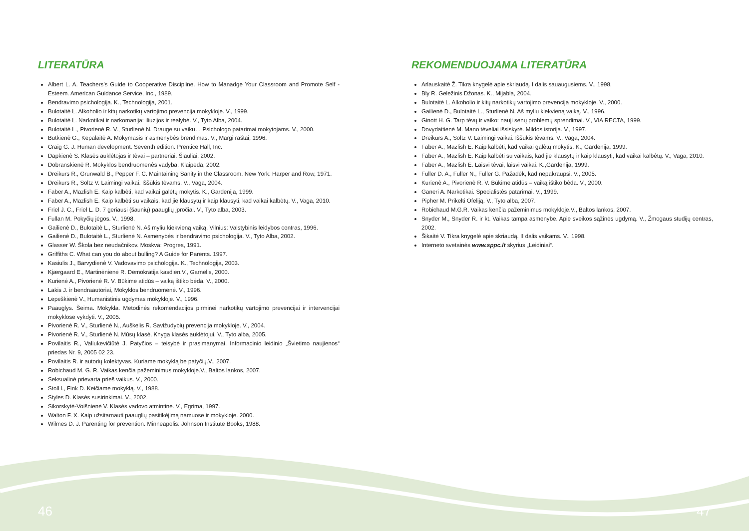LITERATŪRA
Albert L. A. Teachers’s Guide to Cooperative Discipline. How to Manadge Your Classroom and Promote Self - Esteem. American Guidance Service, Inc., 1989.
Bendravimo psichologija. K., Technologija, 2001.
Bulotaitė L. Alkoholio ir kitų narkotikų vartojimo prevencija mokykloje. V., 1999.
Bulotaitė L. Narkotikai ir narkomanija: iliuzijos ir realybė. V., Tyto Alba, 2004.
Bulotaitė L., Pivorienė R. V., Sturlienė N. Drauge su vaiku… Psichologo patarimai mokytojams. V., 2000.
Butkienė G., Kepalaitė A. Mokymasis ir asmenybės brendimas. V., Margi raštai, 1996.
Craig G. J. Human development. Seventh edition. Prentice Hall, Inc.
Dapkienė S. Klasės auklėtojas ir tėvai – partneriai. Šiauliai, 2002.
Dobranskienė R. Mokyklos bendruomenės vadyba. Klaipėda, 2002.
Dreikurs R., Grunwald B., Pepper F. C. Maintaining Sanity in the Classroom. New York: Harper and Row, 1971.
Dreikurs R., Soltz V. Laimingi vaikai. Iššūkis tėvams. V., Vaga, 2004.
Faber A., Mazlish E. Kaip kalbėti, kad vaikai galėtų mokytis. K., Gardenija, 1999.
Faber A., Mazlish E. Kaip kalbėti su vaikais, kad jie klausytų ir kaip klausyti, kad vaikai kalbėtų. V., Vaga, 2010.
Friel J. C., Friel L. D. 7 geriausi (šaunių) paauglių įpročiai. V., Tyto alba, 2003.
Fullan M. Pokyčių jėgos. V., 1998.
Gailienė D., Bulotaitė L., Sturlienė N. Aš myliu kiekvieną vaiką. Vilnius: Valstybinis leidybos centras, 1996.
Gailienė D., Bulotaitė L., Sturlienė N. Asmenybės ir bendravimo psichologija. V., Tyto Alba, 2002.
Glasser W. Škola bez neudačnikov. Moskva: Progres, 1991.
Griffiths C. What can you do about bulling? A Guide for Parents. 1997.
Kasiulis J., Barvydienė V. Vadovavimo psichologija. K., Technologija, 2003.
Kjærgaard E., Martinėnienė R. Demokratija kasdien.V., Garnelis, 2000.
Kurienė A., Pivorienė R. V. Būkime atidūs – vaiką ištiko bėda. V., 2000.
Lakis J. ir bendraautoriai, Mokyklos bendruomenė. V., 1996.
Lepeškienė V., Humanistinis ugdymas mokykloje. V., 1996.
Paauglys. Šeima. Mokykla. Metodinės rekomendacijos pirminei narkotikų vartojimo prevencijai ir intervencijai mokyklose vykdyti. V., 2005.
Pivorienė R. V., Sturlienė N., Auškelis R. Savižudybių prevencija mokykloje. V., 2004.
Pivorienė R. V., Sturlienė N. Mūsų klasė. Knyga klasės auklėtojui. V., Tyto alba, 2005.
Povilaitis R., Valiukevičiūtė J. Patyčios – teisybė ir prasimanymai. Informacinio leidinio „Švietimo naujienos“ priedas Nr. 9, 2005 02 23.
Povilaitis R. ir autorių kolektyvas. Kuriame mokyklą be patyčių.V., 2007.
Robichaud M. G. R. Vaikas kenčia pažeminimus mokykloje.V., Baltos lankos, 2007.
Seksualinė prievarta prieš vaikus. V., 2000.
Stoll l., Fink D. Keičiame mokyklą. V., 1988.
Styles D. Klasės susirinkimai. V., 2002.
Sikorskytė-Voišnienė V. Klasės vadovo atmintinė. V., Egrima, 1997.
Walton F. X. Kaip užsitarnauti paauglių pasitikėjimą namuose ir mokykloje. 2000.
Wilmes D. J. Parenting for prevention. Minneapolis: Johnson Institute Books, 1988.
REKOMENDUOJAMA LITERATŪRA
Arlauskaitė Ž. Tikra knygelė apie skriaudą. I dalis sauaugusiems. V., 1998.
Bly R. Geležinis Džonas. K., Mijabla, 2004.
Bulotaitė L. Alkoholio ir kitų narkotikų vartojimo prevencija mokykloje. V., 2000.
Gailienė D., Bulotaitė L., Sturlienė N. Aš myliu kiekvieną vaiką. V., 1996.
Ginott H. G. Tarp tėvų ir vaiko: nauji senų problemų sprendimai. V., VIA RECTA, 1999.
Dovydaitienė M. Mano tėveliai išsiskyrė. Mildos istorija. V., 1997.
Dreikurs A., Soltz V. Laimingi vaikai. Iššūkis tėvams. V., Vaga, 2004.
Faber A., Mazlish E. Kaip kalbėti, kad vaikai galėtų mokytis. K., Gardenija, 1999.
Faber A., Mazlish E. Kaip kalbėti su vaikais, kad jie klausytų ir kaip klausyti, kad vaikai kalbėtų. V., Vaga, 2010.
Faber A., Mazlish E. Laisvi tėvai, laisvi vaikai. K.,Gardenija, 1999.
Fuller D. A., Fuller N., Fuller G. Pažadėk, kad nepakraupsi. V., 2005.
Kurienė A., Pivorienė R. V. Būkime atidūs – vaiką ištiko bėda. V., 2000.
Ganeri A. Narkotikai. Specialistės patarimai. V., 1999.
Pipher M. Prikelti Ofeliją. V., Tyto alba, 2007.
Robichaud M.G.R. Vaikas kenčia pažeminimus mokykloje.V., Baltos lankos, 2007.
Snyder M., Snyder R. ir kt. Vaikas tampa asmenybe. Apie sveikos sąžinės ugdymą. V., Žmogaus studijų centras, 2002.
Šikaitė V. Tikra knygelė apie skriaudą. II dalis vaikams. V., 1998.
Interneto svetainės www.sppc.lt skyrius „Leidiniai“.
46 47